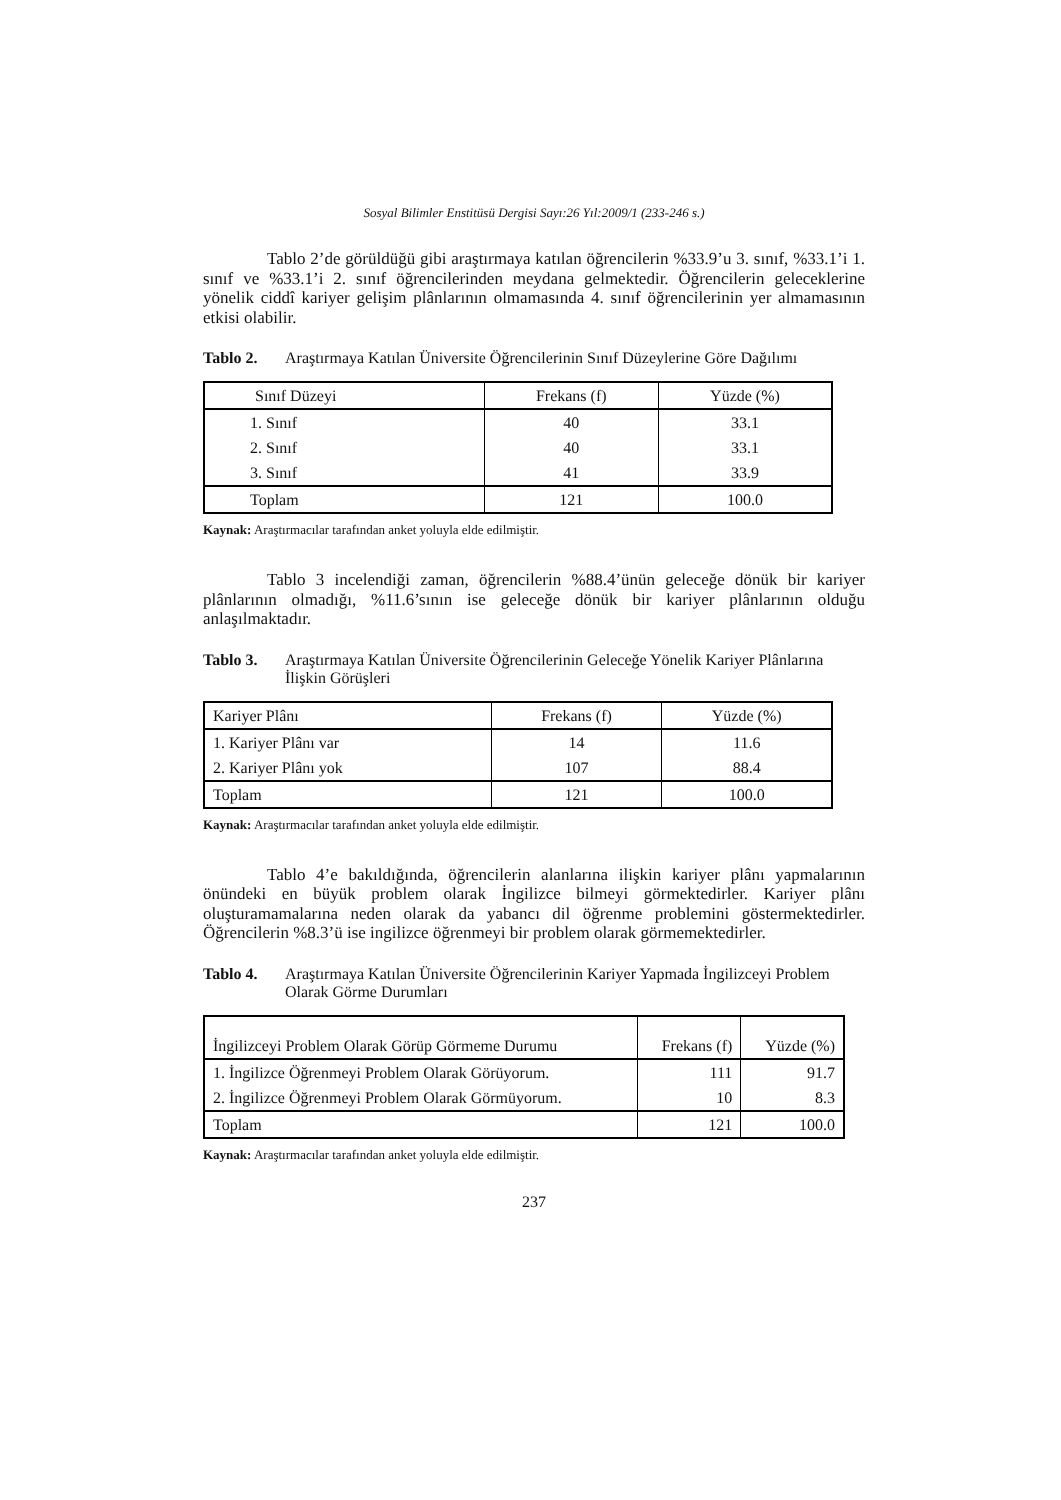Sosyal Bilimler Enstitüsü Dergisi Sayı:26 Yıl:2009/1 (233-246 s.)
Tablo 2’de görüldüğü gibi araştırmaya katılan öğrencilerin %33.9’u 3. sınıf, %33.1’i 1. sınıf ve %33.1’i 2. sınıf öğrencilerinden meydana gelmektedir. Öğrencilerin geleceklerine yönelik ciddî kariyer gelişim plânlarının olmamasında 4. sınıf öğrencilerinin yer almamasının etkisi olabilir.
Tablo 2. Araştırmaya Katılan Üniversite Öğrencilerinin Sınıf Düzeylerine Göre Dağılımı
| Sınıf Düzeyi | Frekans (f) | Yüzde (%) |
| 1. Sınıf | 40 | 33.1 |
| 2. Sınıf | 40 | 33.1 |
| 3. Sınıf | 41 | 33.9 |
| Toplam | 121 | 100.0 |
Kaynak: Araştırmacılar tarafından anket yoluyla elde edilmiştir.
Tablo 3 incelendiği zaman, öğrencilerin %88.4’ünün geleceğe dönük bir kariyer plânlarının olmadığı, %11.6’sının ise geleceğe dönük bir kariyer plânlarının olduğu anlaşılmaktadır.
Tablo 3. Araştırmaya Katılan Üniversite Öğrencilerinin Geleceğe Yönelik Kariyer Plânlarına İlişkin Görüşleri
| Kariyer Plânı | Frekans (f) | Yüzde (%) |
| 1. Kariyer Plânı var | 14 | 11.6 |
| 2. Kariyer Plânı yok | 107 | 88.4 |
| Toplam | 121 | 100.0 |
Kaynak: Araştırmacılar tarafından anket yoluyla elde edilmiştir.
Tablo 4’e bakıldığında, öğrencilerin alanlarına ilişkin kariyer plânı yapmalarının önündeki en büyük problem olarak İngilizce bilmeyi görmektedirler. Kariyer plânı oluşturamamalarına neden olarak da yabancı dil öğrenme problemini göstermektedirler. Öğrencilerin %8.3’ü ise ingilizce öğrenmeyi bir problem olarak görmemektedirler.
Tablo 4. Araştırmaya Katılan Üniversite Öğrencilerinin Kariyer Yapmada İngilizceyi Problem Olarak Görme Durumları
| İngilizceyi Problem Olarak Görüp Görmeme Durumu | Frekans (f) | Yüzde (%) |
| 1. İngilizce Öğrenmeyi Problem Olarak Görüyorum. | 111 | 91.7 |
| 2. İngilizce Öğrenmeyi Problem Olarak Görmüyorum. | 10 | 8.3 |
| Toplam | 121 | 100.0 |
Kaynak: Araştırmacılar tarafından anket yoluyla elde edilmiştir.
237